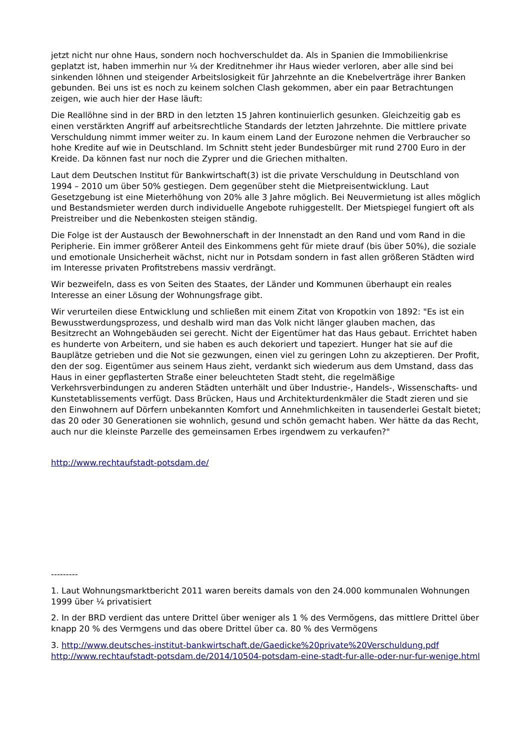jetzt nicht nur ohne Haus, sondern noch hochverschuldet da. Als in Spanien die Immobilienkrise geplatzt ist, haben immerhin nur ¼ der Kreditnehmer ihr Haus wieder verloren, aber alle sind bei sinkenden löhnen und steigender Arbeitslosigkeit für Jahrzehnte an die Knebelverträge ihrer Banken gebunden. Bei uns ist es noch zu keinem solchen Clash gekommen, aber ein paar Betrachtungen zeigen, wie auch hier der Hase läuft:
Die Reallöhne sind in der BRD in den letzten 15 Jahren kontinuierlich gesunken. Gleichzeitig gab es einen verstärkten Angriff auf arbeitsrechtliche Standards der letzten Jahrzehnte. Die mittlere private Verschuldung nimmt immer weiter zu. In kaum einem Land der Eurozone nehmen die Verbraucher so hohe Kredite auf wie in Deutschland. Im Schnitt steht jeder Bundesbürger mit rund 2700 Euro in der Kreide. Da können fast nur noch die Zyprer und die Griechen mithalten.
Laut dem Deutschen Institut für Bankwirtschaft(3) ist die private Verschuldung in Deutschland von 1994 – 2010 um über 50% gestiegen. Dem gegenüber steht die Mietpreisentwicklung. Laut Gesetzgebung ist eine Mieterhöhung von 20% alle 3 Jahre möglich. Bei Neuvermietung ist alles möglich und Bestandsmieter werden durch individuelle Angebote ruhiggestellt. Der Mietspiegel fungiert oft als Preistreiber und die Nebenkosten steigen ständig.
Die Folge ist der Austausch der Bewohnerschaft in der Innenstadt an den Rand und vom Rand in die Peripherie. Ein immer größerer Anteil des Einkommens geht für miete drauf (bis über 50%), die soziale und emotionale Unsicherheit wächst, nicht nur in Potsdam sondern in fast allen größeren Städten wird im Interesse privaten Profitstrebens massiv verdrängt.
Wir bezweifeln, dass es von Seiten des Staates, der Länder und Kommunen überhaupt ein reales Interesse an einer Lösung der Wohnungsfrage gibt.
Wir verurteilen diese Entwicklung und schließen mit einem Zitat von Kropotkin von 1892: "Es ist ein Bewusstwerdungsprozess, und deshalb wird man das Volk nicht länger glauben machen, das Besitzrecht an Wohngebäuden sei gerecht. Nicht der Eigentümer hat das Haus gebaut. Errichtet haben es hunderte von Arbeitern, und sie haben es auch dekoriert und tapeziert. Hunger hat sie auf die Bauplätze getrieben und die Not sie gezwungen, einen viel zu geringen Lohn zu akzeptieren. Der Profit, den der sog. Eigentümer aus seinem Haus zieht, verdankt sich wiederum aus dem Umstand, dass das Haus in einer gepflasterten Straße einer beleuchteten Stadt steht, die regelmäßige Verkehrsverbindungen zu anderen Städten unterhält und über Industrie-, Handels-, Wissenschafts- und Kunstetablissements verfügt. Dass Brücken, Haus und Architekturdenkmäler die Stadt zieren und sie den Einwohnern auf Dörfern unbekannten Komfort und Annehmlichkeiten in tausenderlei Gestalt bietet; das 20 oder 30 Generationen sie wohnlich, gesund und schön gemacht haben. Wer hätte da das Recht, auch nur die kleinste Parzelle des gemeinsamen Erbes irgendwem zu verkaufen?"
http://www.rechtaufstadt-potsdam.de/
---------
1. Laut Wohnungsmarktbericht 2011 waren bereits damals von den 24.000 kommunalen Wohnungen 1999 über ¼ privatisiert
2. In der BRD verdient das untere Drittel über weniger als 1 % des Vermögens, das mittlere Drittel über knapp 20 % des Vermgens und das obere Drittel über ca. 80 % des Vermögens
3. http://www.deutsches-institut-bankwirtschaft.de/Gaedicke%20private%20Verschuldung.pdf http://www.rechtaufstadt-potsdam.de/2014/10504-potsdam-eine-stadt-fur-alle-oder-nur-fur-wenige.html